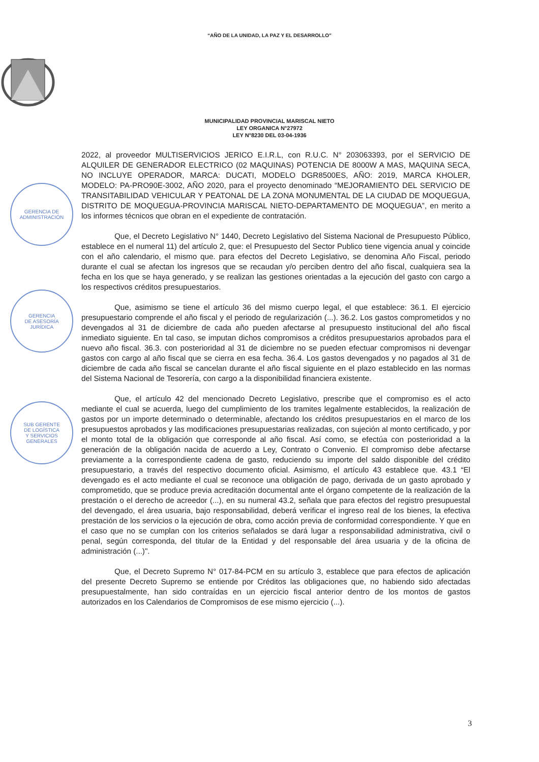“AÑO DE LA UNIDAD, LA PAZ Y EL DESARROLLO”
MUNICIPALIDAD PROVINCIAL MARISCAL NIETO
LEY ORGANICA N°27972
LEY N°8230 DEL 03-04-1936
GERENCIA DE
ADMINISTRACIÓN
GERENCIA
DE ASESORÍA
JURÍDICA
SUB GERENTE
DE LOGÍSTICA
Y SERVICIOS
GENERALES
2022, al proveedor MULTISERVICIOS JERICO E.I.R.L, con R.U.C. N° 203063393, por el SERVICIO DE ALQUILER DE GENERADOR ELECTRICO (02 MAQUINAS) POTENCIA DE 8000W A MAS, MAQUINA SECA, NO INCLUYE OPERADOR, MARCA: DUCATI, MODELO DGR8500ES, AÑO: 2019, MARCA KHOLER, MODELO: PA-PRO90E-3002, AÑO 2020, para el proyecto denominado “MEJORAMIENTO DEL SERVICIO DE TRANSITABILIDAD VEHICULAR Y PEATONAL DE LA ZONA MONUMENTAL DE LA CIUDAD DE MOQUEGUA, DISTRITO DE MOQUEGUA-PROVINCIA MARISCAL NIETO-DEPARTAMENTO DE MOQUEGUA”, en merito a los informes técnicos que obran en el expediente de contratación.
Que, el Decreto Legislativo N° 1440, Decreto Legislativo del Sistema Nacional de Presupuesto Público, establece en el numeral 11) del artículo 2, que: el Presupuesto del Sector Publico tiene vigencia anual y coincide con el año calendario, el mismo que. para efectos del Decreto Legislativo, se denomina Año Fiscal, periodo durante el cual se afectan los ingresos que se recaudan y/o perciben dentro del año fiscal, cualquiera sea la fecha en los que se haya generado, y se realizan las gestiones orientadas a la ejecución del gasto con cargo a los respectivos créditos presupuestarios.
Que, asimismo se tiene el artículo 36 del mismo cuerpo legal, el que establece: 36.1. El ejercicio presupuestario comprende el año fiscal y el periodo de regularización (...). 36.2. Los gastos comprometidos y no devengados al 31 de diciembre de cada año pueden afectarse al presupuesto institucional del año fiscal inmediato siguiente. En tal caso, se imputan dichos compromisos a créditos presupuestarios aprobados para el nuevo año fiscal. 36.3. con posterioridad al 31 de diciembre no se pueden efectuar compromisos ni devengar gastos con cargo al año fiscal que se cierra en esa fecha. 36.4. Los gastos devengados y no pagados al 31 de diciembre de cada año fiscal se cancelan durante el año fiscal siguiente en el plazo establecido en las normas del Sistema Nacional de Tesorería, con cargo a la disponibilidad financiera existente.
Que, el artículo 42 del mencionado Decreto Legislativo, prescribe que el compromiso es el acto mediante el cual se acuerda, luego del cumplimiento de los tramites legalmente establecidos, la realización de gastos por un importe determinado o determinable, afectando los créditos presupuestarios en el marco de los presupuestos aprobados y las modificaciones presupuestarias realizadas, con sujeción al monto certificado, y por el monto total de la obligación que corresponde al año fiscal. Así como, se efectúa con posterioridad a la generación de la obligación nacida de acuerdo a Ley, Contrato o Convenio. El compromiso debe afectarse previamente a la correspondiente cadena de gasto, reduciendo su importe del saldo disponible del crédito presupuestario, a través del respectivo documento oficial. Asimismo, el artículo 43 establece que. 43.1 “El devengado es el acto mediante el cual se reconoce una obligación de pago, derivada de un gasto aprobado y comprometido, que se produce previa acreditación documental ante el órgano competente de la realización de la prestación o el derecho de acreedor (...), en su numeral 43.2, señala que para efectos del registro presupuestal del devengado, el área usuaria, bajo responsabilidad, deberá verificar el ingreso real de los bienes, la efectiva prestación de los servicios o la ejecución de obra, como acción previa de conformidad correspondiente. Y que en el caso que no se cumplan con los criterios señalados se dará lugar a responsabilidad administrativa, civil o penal, según corresponda, del titular de la Entidad y del responsable del área usuaria y de la oficina de administración (...)".
Que, el Decreto Supremo N° 017-84-PCM en su artículo 3, establece que para efectos de aplicación del presente Decreto Supremo se entiende por Créditos las obligaciones que, no habiendo sido afectadas presupuestalmente, han sido contraídas en un ejercicio fiscal anterior dentro de los montos de gastos autorizados en los Calendarios de Compromisos de ese mismo ejercicio (...).
3